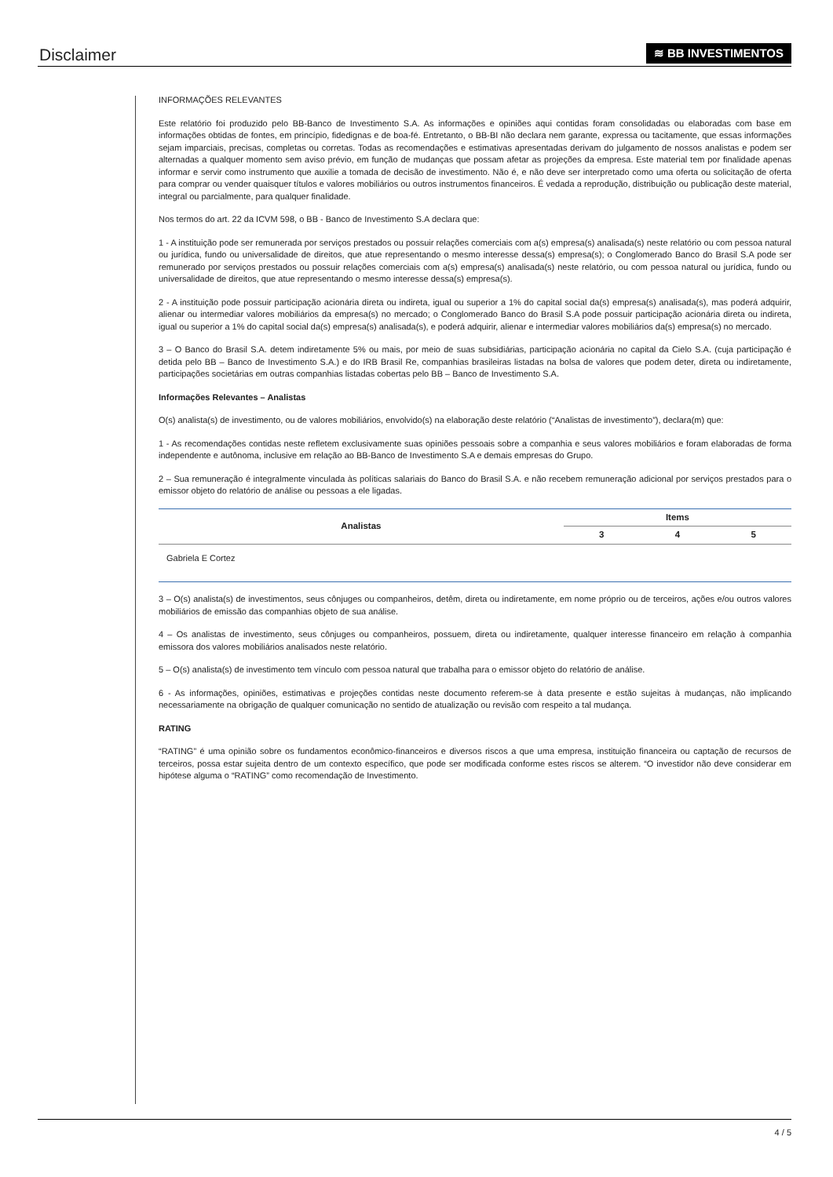Disclaimer
≋ BB INVESTIMENTOS
INFORMAÇÕES RELEVANTES
Este relatório foi produzido pelo BB-Banco de Investimento S.A. As informações e opiniões aqui contidas foram consolidadas ou elaboradas com base em informações obtidas de fontes, em princípio, fidedignas e de boa-fé. Entretanto, o BB-BI não declara nem garante, expressa ou tacitamente, que essas informações sejam imparciais, precisas, completas ou corretas. Todas as recomendações e estimativas apresentadas derivam do julgamento de nossos analistas e podem ser alternadas a qualquer momento sem aviso prévio, em função de mudanças que possam afetar as projeções da empresa. Este material tem por finalidade apenas informar e servir como instrumento que auxilie a tomada de decisão de investimento. Não é, e não deve ser interpretado como uma oferta ou solicitação de oferta para comprar ou vender quaisquer títulos e valores mobiliários ou outros instrumentos financeiros. É vedada a reprodução, distribuição ou publicação deste material, integral ou parcialmente, para qualquer finalidade.
Nos termos do art. 22 da ICVM 598, o BB - Banco de Investimento S.A declara que:
1 - A instituição pode ser remunerada por serviços prestados ou possuir relações comerciais com a(s) empresa(s) analisada(s) neste relatório ou com pessoa natural ou jurídica, fundo ou universalidade de direitos, que atue representando o mesmo interesse dessa(s) empresa(s); o Conglomerado Banco do Brasil S.A pode ser remunerado por serviços prestados ou possuir relações comerciais com a(s) empresa(s) analisada(s) neste relatório, ou com pessoa natural ou jurídica, fundo ou universalidade de direitos, que atue representando o mesmo interesse dessa(s) empresa(s).
2 - A instituição pode possuir participação acionária direta ou indireta, igual ou superior a 1% do capital social da(s) empresa(s) analisada(s), mas poderá adquirir, alienar ou intermediar valores mobiliários da empresa(s) no mercado; o Conglomerado Banco do Brasil S.A pode possuir participação acionária direta ou indireta, igual ou superior a 1% do capital social da(s) empresa(s) analisada(s), e poderá adquirir, alienar e intermediar valores mobiliários da(s) empresa(s) no mercado.
3 – O Banco do Brasil S.A. detem indiretamente 5% ou mais, por meio de suas subsidiárias, participação acionária no capital da Cielo S.A. (cuja participação é detida pelo BB – Banco de Investimento S.A.) e do IRB Brasil Re, companhias brasileiras listadas na bolsa de valores que podem deter, direta ou indiretamente, participações societárias em outras companhias listadas cobertas pelo BB – Banco de Investimento S.A.
Informações Relevantes – Analistas
O(s) analista(s) de investimento, ou de valores mobiliários, envolvido(s) na elaboração deste relatório (“Analistas de investimento”), declara(m) que:
1 - As recomendações contidas neste refletem exclusivamente suas opiniões pessoais sobre a companhia e seus valores mobiliários e foram elaboradas de forma independente e autônoma, inclusive em relação ao BB-Banco de Investimento S.A e demais empresas do Grupo.
2 – Sua remuneração é integralmente vinculada às políticas salariais do Banco do Brasil S.A. e não recebem remuneração adicional por serviços prestados para o emissor objeto do relatório de análise ou pessoas a ele ligadas.
| Analistas | Items | | |
| --- | --- | --- | --- |
| | 3 | 4 | 5 |
| Gabriela E Cortez | | | |
3 – O(s) analista(s) de investimentos, seus cônjuges ou companheiros, detêm, direta ou indiretamente, em nome próprio ou de terceiros, ações e/ou outros valores mobiliários de emissão das companhias objeto de sua análise.
4 – Os analistas de investimento, seus cônjuges ou companheiros, possuem, direta ou indiretamente, qualquer interesse financeiro em relação à companhia emissora dos valores mobiliários analisados neste relatório.
5 – O(s) analista(s) de investimento tem vínculo com pessoa natural que trabalha para o emissor objeto do relatório de análise.
6 - As informações, opiniões, estimativas e projeções contidas neste documento referem-se à data presente e estão sujeitas à mudanças, não implicando necessariamente na obrigação de qualquer comunicação no sentido de atualização ou revisão com respeito a tal mudança.
RATING
“RATING” é uma opinião sobre os fundamentos econômico-financeiros e diversos riscos a que uma empresa, instituição financeira ou captação de recursos de terceiros, possa estar sujeita dentro de um contexto específico, que pode ser modificada conforme estes riscos se alterem. “O investidor não deve considerar em hipótese alguma o “RATING” como recomendação de Investimento.
4 / 5